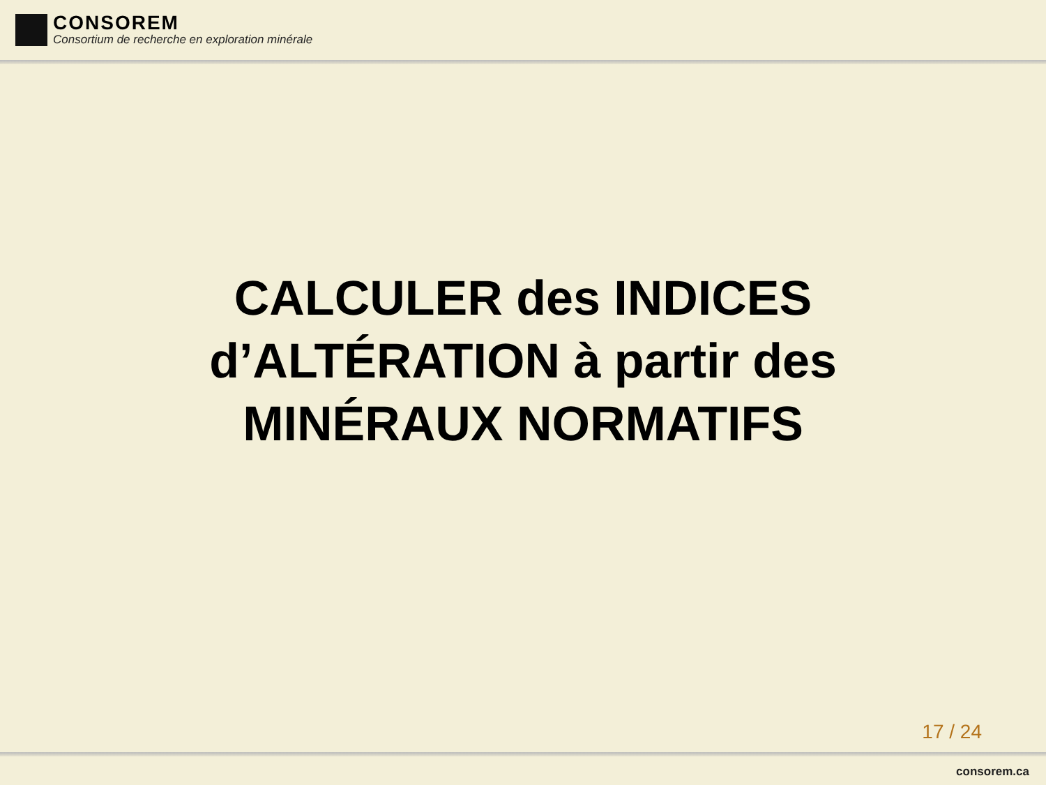CONSOREM
Consortium de recherche en exploration minérale
CALCULER des INDICES
d’ALTÉRATION à partir des
MINÉRAUX NORMATIFS
17 / 24
consorem.ca